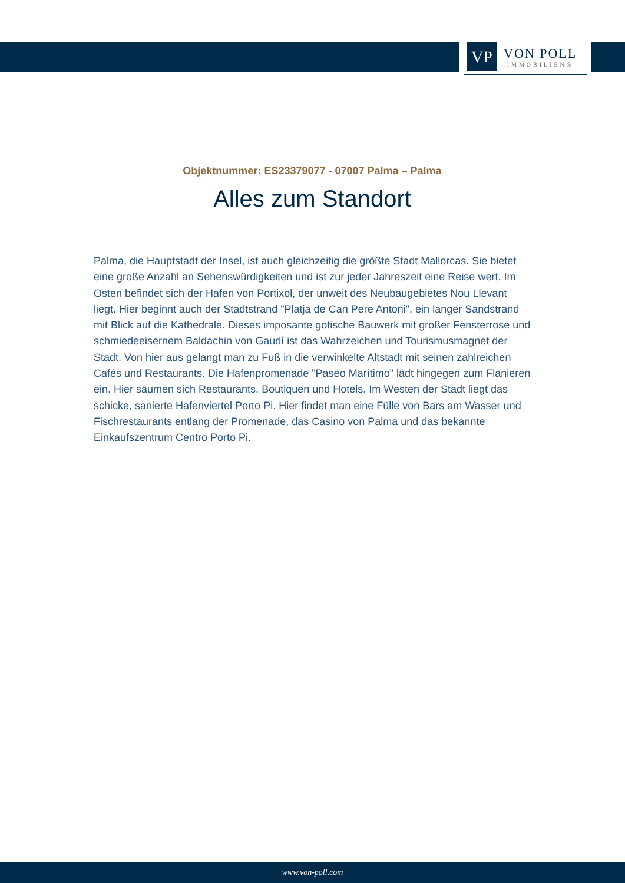VP
VON POLL
IMMOBILIEN®
Objektnummer: ES23379077 - 07007 Palma – Palma
Alles zum Standort
Palma, die Hauptstadt der Insel, ist auch gleichzeitig die größte Stadt Mallorcas. Sie bietet eine große Anzahl an Sehenswürdigkeiten und ist zur jeder Jahreszeit eine Reise wert. Im Osten befindet sich der Hafen von Portixol, der unweit des Neubaugebietes Nou Llevant liegt. Hier beginnt auch der Stadtstrand "Platja de Can Pere Antoni", ein langer Sandstrand mit Blick auf die Kathedrale. Dieses imposante gotische Bauwerk mit großer Fensterrose und schmiedeeisernem Baldachin von Gaudí ist das Wahrzeichen und Tourismusmagnet der Stadt. Von hier aus gelangt man zu Fuß in die verwinkelte Altstadt mit seinen zahlreichen Cafés und Restaurants. Die Hafenpromenade "Paseo Marítimo" lädt hingegen zum Flanieren ein. Hier säumen sich Restaurants, Boutiquen und Hotels. Im Westen der Stadt liegt das schicke, sanierte Hafenviertel Porto Pi. Hier findet man eine Fülle von Bars am Wasser und Fischrestaurants entlang der Promenade, das Casino von Palma und das bekannte Einkaufszentrum Centro Porto Pi.
www.von-poll.com